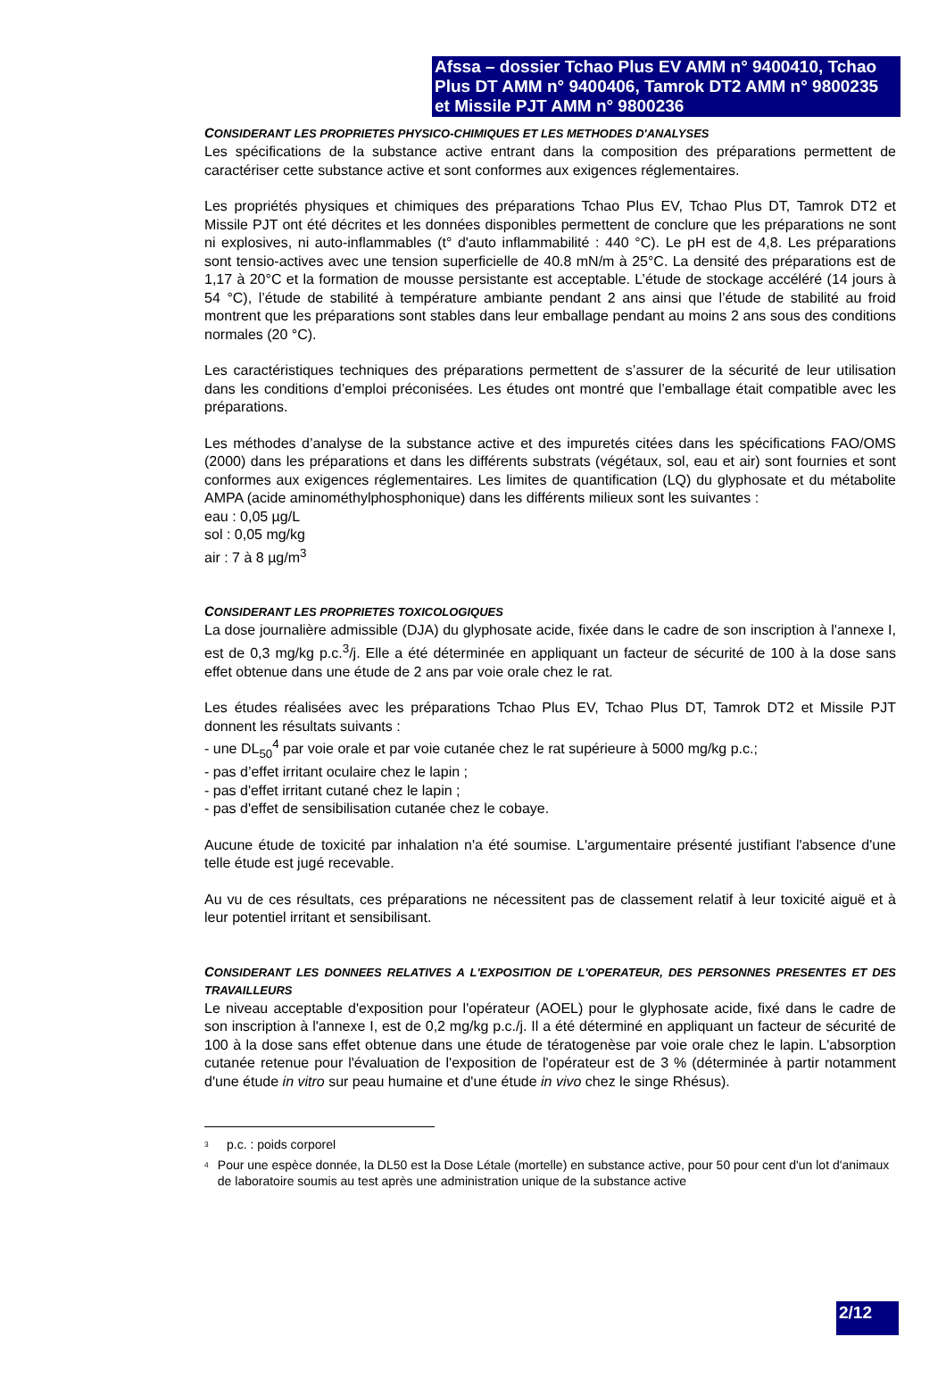Afssa – dossier Tchao Plus EV AMM n° 9400410, Tchao Plus DT AMM n° 9400406, Tamrok DT2 AMM n° 9800235 et Missile PJT AMM n° 9800236
CONSIDERANT LES PROPRIETES PHYSICO-CHIMIQUES ET LES METHODES D'ANALYSES
Les spécifications de la substance active entrant dans la composition des préparations permettent de caractériser cette substance active et sont conformes aux exigences réglementaires.
Les propriétés physiques et chimiques des préparations Tchao Plus EV, Tchao Plus DT, Tamrok DT2 et Missile PJT ont été décrites et les données disponibles permettent de conclure que les préparations ne sont ni explosives, ni auto-inflammables (t° d'auto inflammabilité : 440 °C). Le pH est de 4,8. Les préparations sont tensio-actives avec une tension superficielle de 40.8 mN/m à 25°C. La densité des préparations est de 1,17 à 20°C et la formation de mousse persistante est acceptable. L’étude de stockage accéléré (14 jours à 54 °C), l’étude de stabilité à température ambiante pendant 2 ans ainsi que l’étude de stabilité au froid montrent que les préparations sont stables dans leur emballage pendant au moins 2 ans sous des conditions normales (20 °C).
Les caractéristiques techniques des préparations permettent de s’assurer de la sécurité de leur utilisation dans les conditions d’emploi préconisées. Les études ont montré que l’emballage était compatible avec les préparations.
Les méthodes d’analyse de la substance active et des impuretés citées dans les spécifications FAO/OMS (2000) dans les préparations et dans les différents substrats (végétaux, sol, eau et air) sont fournies et sont conformes aux exigences réglementaires. Les limites de quantification (LQ) du glyphosate et du métabolite AMPA (acide aminométhylphosphonique) dans les différents milieux sont les suivantes :
eau : 0,05 µg/L
sol : 0,05 mg/kg
air : 7 à 8 µg/m<sup>3</sup>
CONSIDERANT LES PROPRIETES TOXICOLOGIQUES
La dose journalière admissible (DJA) du glyphosate acide, fixée dans le cadre de son inscription à l'annexe I, est de 0,3 mg/kg p.c.<sup>3</sup>/j. Elle a été déterminée en appliquant un facteur de sécurité de 100 à la dose sans effet obtenue dans une étude de 2 ans par voie orale chez le rat.
Les études réalisées avec les préparations Tchao Plus EV, Tchao Plus DT, Tamrok DT2 et Missile PJT donnent les résultats suivants :
- une DL<sub>50</sub><sup>4</sup> par voie orale et par voie cutanée chez le rat supérieure à 5000 mg/kg p.c.;
- pas d’effet irritant oculaire chez le lapin ;
- pas d'effet irritant cutané chez le lapin ;
- pas d'effet de sensibilisation cutanée chez le cobaye.
Aucune étude de toxicité par inhalation n'a été soumise. L'argumentaire présenté justifiant l'absence d'une telle étude est jugé recevable.
Au vu de ces résultats, ces préparations ne nécessitent pas de classement relatif à leur toxicité aiguë et à leur potentiel irritant et sensibilisant.
CONSIDERANT LES DONNEES RELATIVES A L'EXPOSITION DE L'OPERATEUR, DES PERSONNES PRESENTES ET DES TRAVAILLEURS
Le niveau acceptable d'exposition pour l'opérateur (AOEL) pour le glyphosate acide, fixé dans le cadre de son inscription à l'annexe I, est de 0,2 mg/kg p.c./j. Il a été déterminé en appliquant un facteur de sécurité de 100 à la dose sans effet obtenue dans une étude de tératogenèse par voie orale chez le lapin. L'absorption cutanée retenue pour l'évaluation de l'exposition de l'opérateur est de 3 % (déterminée à partir notamment d'une étude in vitro sur peau humaine et d'une étude in vivo chez le singe Rhésus).
<sup>3</sup> p.c. : poids corporel
<sup>4</sup> Pour une espèce donnée, la DL50 est la Dose Létale (mortelle) en substance active, pour 50 pour cent d'un lot d'animaux de laboratoire soumis au test après une administration unique de la substance active
2/12